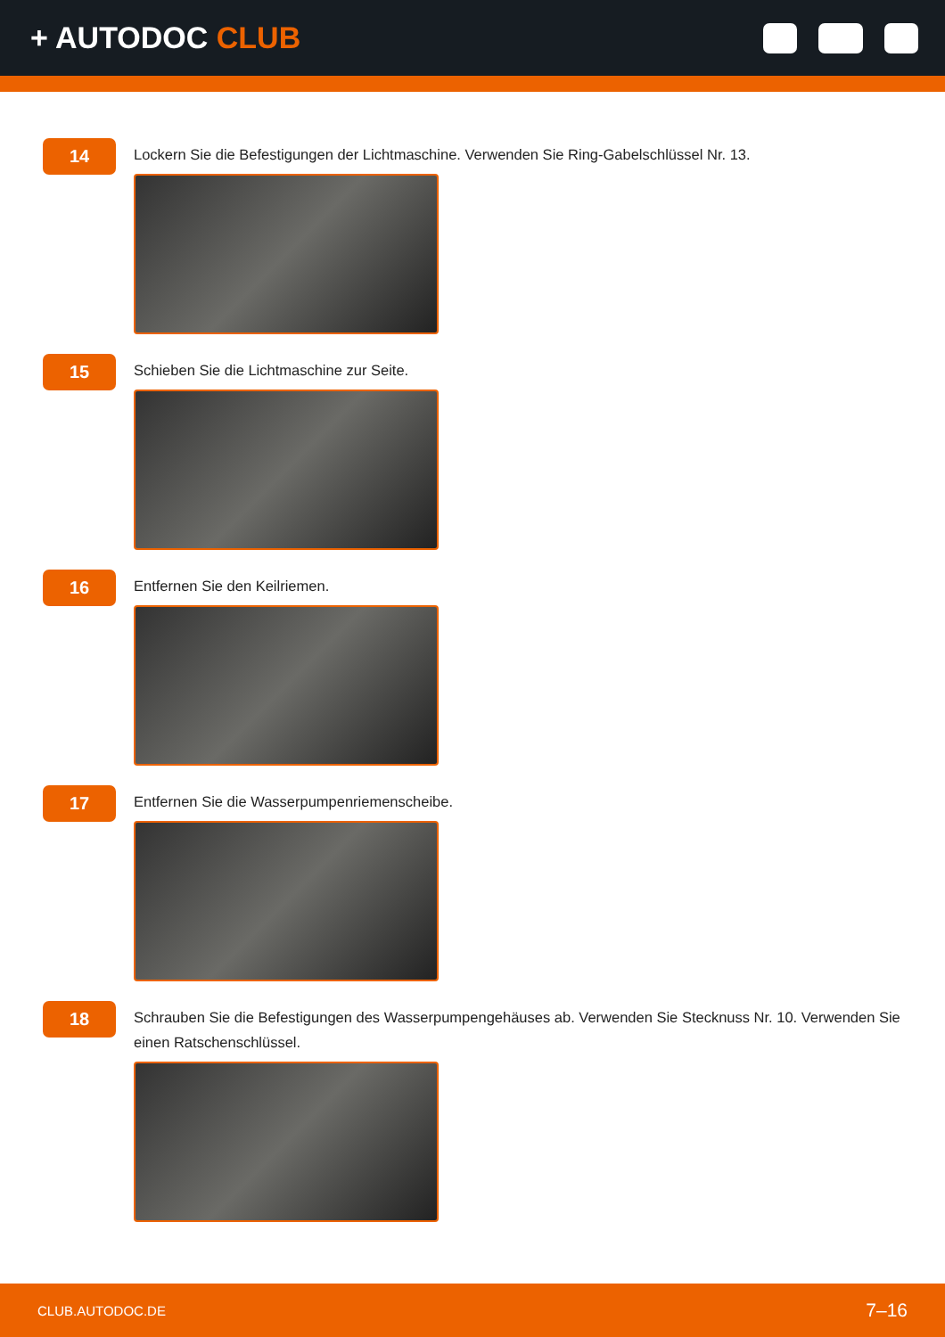+ AUTODOC CLUB
14
Lockern Sie die Befestigungen der Lichtmaschine. Verwenden Sie Ring-Gabelschlüssel Nr. 13.
15
Schieben Sie die Lichtmaschine zur Seite.
16
Entfernen Sie den Keilriemen.
17
Entfernen Sie die Wasserpumpenriemenscheibe.
18
Schrauben Sie die Befestigungen des Wasserpumpengehäuses ab. Verwenden Sie Stecknuss Nr. 10. Verwenden Sie einen Ratschenschlüssel.
CLUB.AUTODOC.DE 7–16